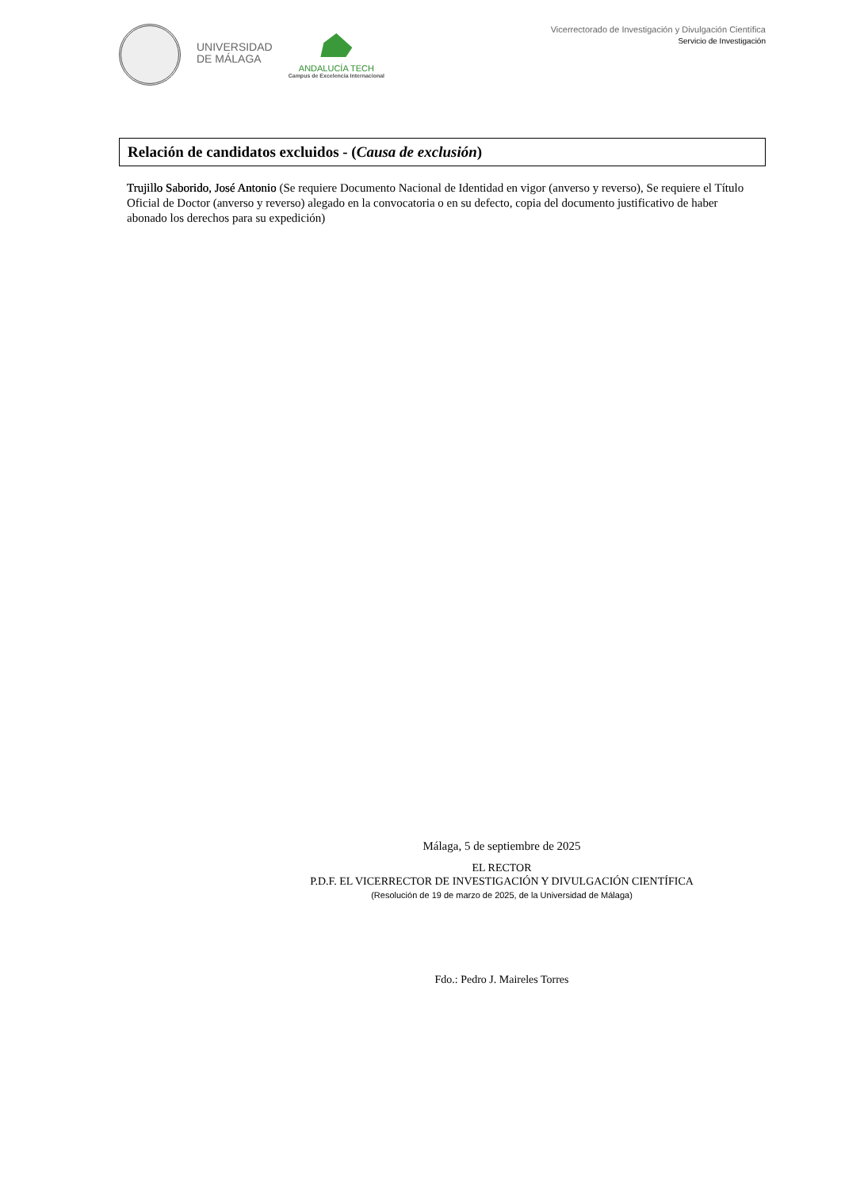UNIVERSIDAD
DE MÁLAGA
ANDALUCÍA TECH
Campus de Excelencia Internacional
Vicerrectorado de Investigación y Divulgación Científica
Servicio de Investigación
Relación de candidatos excluidos - (Causa de exclusión)
Trujillo Saborido, José Antonio (Se requiere Documento Nacional de Identidad en vigor (anverso y reverso), Se requiere el Título Oficial de Doctor (anverso y reverso) alegado en la convocatoria o en su defecto, copia del documento justificativo de haber abonado los derechos para su expedición)
Málaga, 5 de septiembre de 2025
EL RECTOR
P.D.F. EL VICERRECTOR DE INVESTIGACIÓN Y DIVULGACIÓN CIENTÍFICA
(Resolución de 19 de marzo de 2025, de la Universidad de Málaga)
Fdo.: Pedro J. Maireles Torres